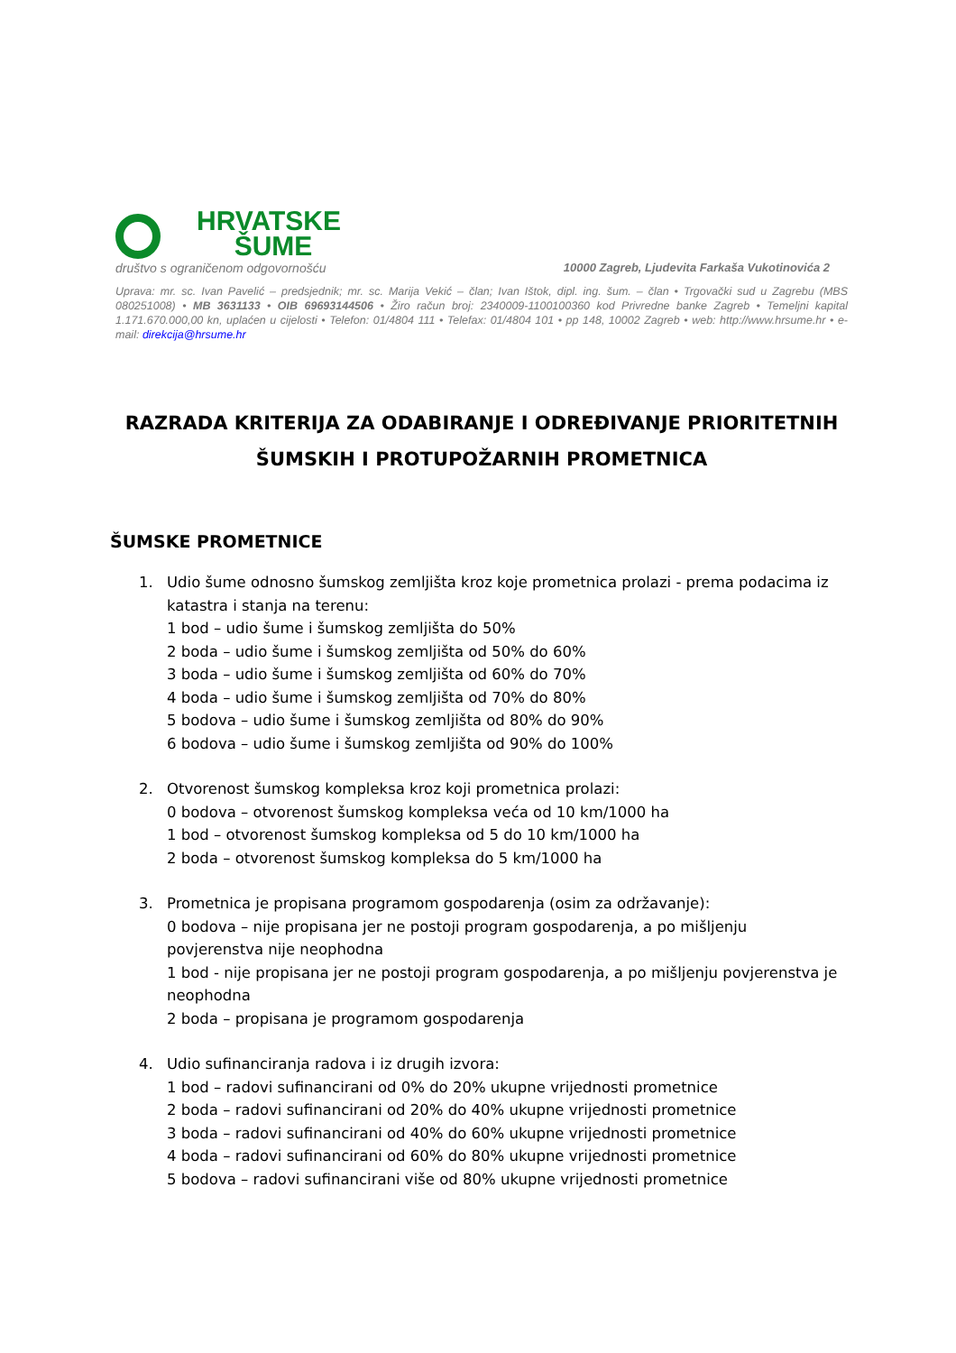HRVATSKE
ŠUME
društvo s ograničenom odgovornošću 10000 Zagreb, Ljudevita Farkaša Vukotinovića 2
Uprava: mr. sc. Ivan Pavelić – predsjednik; mr. sc. Marija Vekić – član; Ivan Ištok, dipl. ing. šum. – član • Trgovački sud u Zagrebu (MBS 080251008) • MB 3631133 • OIB 69693144506 • Žiro račun broj: 2340009-1100100360 kod Privredne banke Zagreb • Temeljni kapital 1.171.670.000,00 kn, uplaćen u cijelosti • Telefon: 01/4804 111 • Telefax: 01/4804 101 • pp 148, 10002 Zagreb • web: http://www.hrsume.hr • e-mail: direkcija@hrsume.hr
RAZRADA KRITERIJA ZA ODABIRANJE I ODREĐIVANJE PRIORITETNIH ŠUMSKIH I PROTUPOŽARNIH PROMETNICA
ŠUMSKE PROMETNICE
1. Udio šume odnosno šumskog zemljišta kroz koje prometnica prolazi - prema podacima iz katastra i stanja na terenu:
1 bod – udio šume i šumskog zemljišta do 50%
2 boda – udio šume i šumskog zemljišta od 50% do 60%
3 boda – udio šume i šumskog zemljišta od 60% do 70%
4 boda – udio šume i šumskog zemljišta od 70% do 80%
5 bodova – udio šume i šumskog zemljišta od 80% do 90%
6 bodova – udio šume i šumskog zemljišta od 90% do 100%
2. Otvorenost šumskog kompleksa kroz koji prometnica prolazi:
0 bodova – otvorenost šumskog kompleksa veća od 10 km/1000 ha
1 bod – otvorenost šumskog kompleksa od 5 do 10 km/1000 ha
2 boda – otvorenost šumskog kompleksa do 5 km/1000 ha
3. Prometnica je propisana programom gospodarenja (osim za održavanje):
0 bodova – nije propisana jer ne postoji program gospodarenja, a po mišljenju povjerenstva nije neophodna
1 bod - nije propisana jer ne postoji program gospodarenja, a po mišljenju povjerenstva je neophodna
2 boda – propisana je programom gospodarenja
4. Udio sufinanciranja radova i iz drugih izvora:
1 bod – radovi sufinancirani od 0% do 20% ukupne vrijednosti prometnice
2 boda – radovi sufinancirani od 20% do 40% ukupne vrijednosti prometnice
3 boda – radovi sufinancirani od 40% do 60% ukupne vrijednosti prometnice
4 boda – radovi sufinancirani od 60% do 80% ukupne vrijednosti prometnice
5 bodova – radovi sufinancirani više od 80% ukupne vrijednosti prometnice